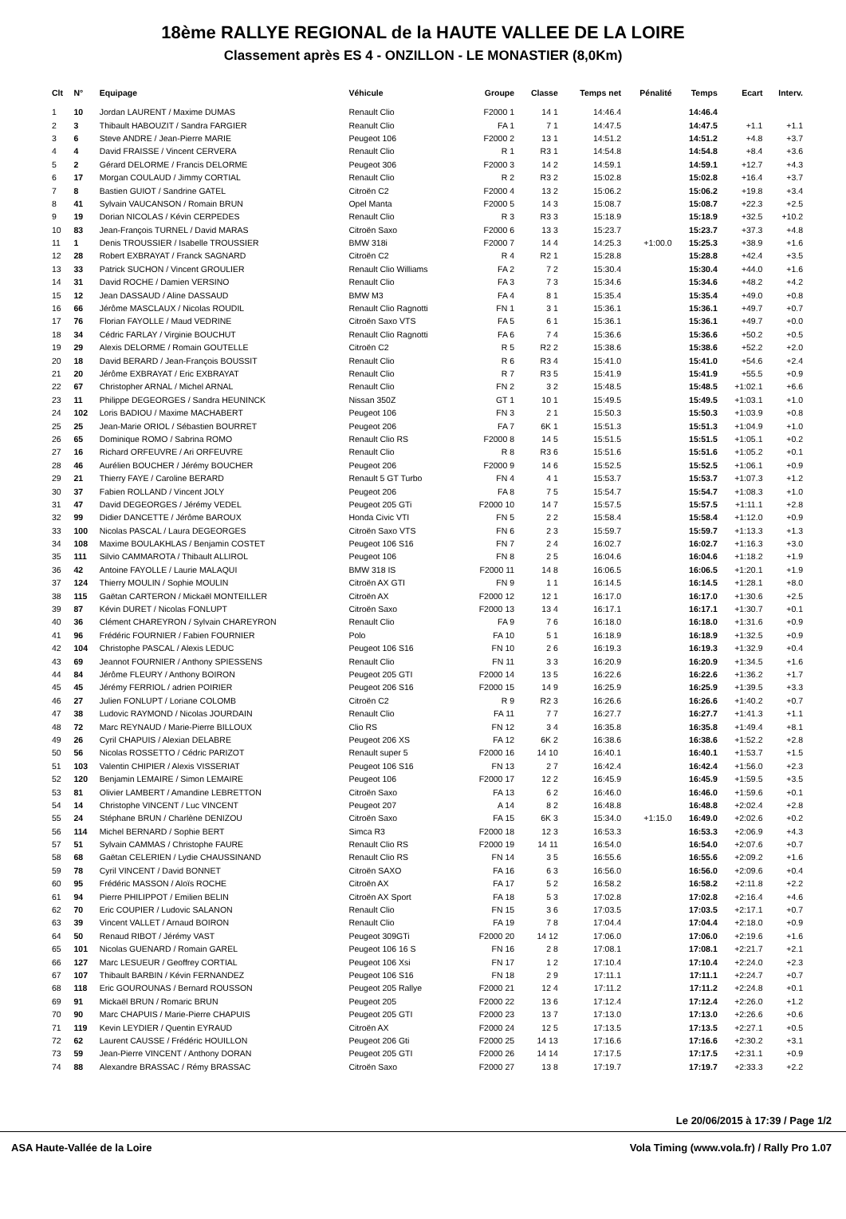18ème RALLYE REGIONAL de la HAUTE VALLEE DE LA LOIRE
Classement après ES 4 - ONZILLON - LE MONASTIER (8,0Km)
| Clt | N° | Equipage | Véhicule | Groupe | Classe | Temps net | Pénalité | Temps | Ecart | Interv. |
| --- | --- | --- | --- | --- | --- | --- | --- | --- | --- | --- |
| 1 | 10 | Jordan LAURENT / Maxime DUMAS | Renault Clio | F2000 1 | 14 1 | 14:46.4 | | 14:46.4 | | |
| 2 | 3 | Thibault HABOUZIT / Sandra FARGIER | Reanult Clio | FA 1 | 7 1 | 14:47.5 | | 14:47.5 | +1.1 | +1.1 |
| 3 | 6 | Steve ANDRE / Jean-Pierre MARIE | Peugeot 106 | F2000 2 | 13 1 | 14:51.2 | | 14:51.2 | +4.8 | +3.7 |
| 4 | 4 | David FRAISSE / Vincent CERVERA | Renault Clio | R 1 | R3 1 | 14:54.8 | | 14:54.8 | +8.4 | +3.6 |
| 5 | 2 | Gérard DELORME / Francis DELORME | Peugeot 306 | F2000 3 | 14 2 | 14:59.1 | | 14:59.1 | +12.7 | +4.3 |
| 6 | 17 | Morgan COULAUD / Jimmy CORTIAL | Renault Clio | R 2 | R3 2 | 15:02.8 | | 15:02.8 | +16.4 | +3.7 |
| 7 | 8 | Bastien GUIOT / Sandrine GATEL | Citroën C2 | F2000 4 | 13 2 | 15:06.2 | | 15:06.2 | +19.8 | +3.4 |
| 8 | 41 | Sylvain VAUCANSON / Romain BRUN | Opel Manta | F2000 5 | 14 3 | 15:08.7 | | 15:08.7 | +22.3 | +2.5 |
| 9 | 19 | Dorian NICOLAS / Kévin CERPEDES | Renault Clio | R 3 | R3 3 | 15:18.9 | | 15:18.9 | +32.5 | +10.2 |
| 10 | 83 | Jean-François TURNEL / David MARAS | Citroën Saxo | F2000 6 | 13 3 | 15:23.7 | | 15:23.7 | +37.3 | +4.8 |
| 11 | 1 | Denis TROUSSIER / Isabelle TROUSSIER | BMW 318i | F2000 7 | 14 4 | 14:25.3 | +1:00.0 | 15:25.3 | +38.9 | +1.6 |
| 12 | 28 | Robert EXBRAYAT / Franck SAGNARD | Citroën C2 | R 4 | R2 1 | 15:28.8 | | 15:28.8 | +42.4 | +3.5 |
| 13 | 33 | Patrick SUCHON / Vincent GROULIER | Renault Clio Williams | FA 2 | 7 2 | 15:30.4 | | 15:30.4 | +44.0 | +1.6 |
| 14 | 31 | David ROCHE / Damien VERSINO | Renault Clio | FA 3 | 7 3 | 15:34.6 | | 15:34.6 | +48.2 | +4.2 |
| 15 | 12 | Jean DASSAUD / Aline DASSAUD | BMW M3 | FA 4 | 8 1 | 15:35.4 | | 15:35.4 | +49.0 | +0.8 |
| 16 | 66 | Jérôme MASCLAUX / Nicolas ROUDIL | Renault Clio Ragnotti | FN 1 | 3 1 | 15:36.1 | | 15:36.1 | +49.7 | +0.7 |
| 17 | 76 | Florian FAYOLLE / Maud VEDRINE | Citroën Saxo VTS | FA 5 | 6 1 | 15:36.1 | | 15:36.1 | +49.7 | +0.0 |
| 18 | 34 | Cédric FARLAY / Virginie BOUCHUT | Renault Clio Ragnotti | FA 6 | 7 4 | 15:36.6 | | 15:36.6 | +50.2 | +0.5 |
| 19 | 29 | Alexis DELORME / Romain GOUTELLE | Citroën C2 | R 5 | R2 2 | 15:38.6 | | 15:38.6 | +52.2 | +2.0 |
| 20 | 18 | David BERARD / Jean-François BOUSSIT | Renault Clio | R 6 | R3 4 | 15:41.0 | | 15:41.0 | +54.6 | +2.4 |
| 21 | 20 | Jérôme EXBRAYAT / Eric EXBRAYAT | Renault Clio | R 7 | R3 5 | 15:41.9 | | 15:41.9 | +55.5 | +0.9 |
| 22 | 67 | Christopher ARNAL / Michel ARNAL | Renault Clio | FN 2 | 3 2 | 15:48.5 | | 15:48.5 | +1:02.1 | +6.6 |
| 23 | 11 | Philippe DEGEORGES / Sandra HEUNINCK | Nissan 350Z | GT 1 | 10 1 | 15:49.5 | | 15:49.5 | +1:03.1 | +1.0 |
| 24 | 102 | Loris BADIOU / Maxime MACHABERT | Peugeot 106 | FN 3 | 2 1 | 15:50.3 | | 15:50.3 | +1:03.9 | +0.8 |
| 25 | 25 | Jean-Marie ORIOL / Sébastien BOURRET | Peugeot 206 | FA 7 | 6K 1 | 15:51.3 | | 15:51.3 | +1:04.9 | +1.0 |
| 26 | 65 | Dominique ROMO / Sabrina ROMO | Renault Clio RS | F2000 8 | 14 5 | 15:51.5 | | 15:51.5 | +1:05.1 | +0.2 |
| 27 | 16 | Richard ORFEUVRE / Ari ORFEUVRE | Renault Clio | R 8 | R3 6 | 15:51.6 | | 15:51.6 | +1:05.2 | +0.1 |
| 28 | 46 | Aurélien BOUCHER / Jérémy BOUCHER | Peugeot 206 | F2000 9 | 14 6 | 15:52.5 | | 15:52.5 | +1:06.1 | +0.9 |
| 29 | 21 | Thierry FAYE / Caroline BERARD | Renault 5 GT Turbo | FN 4 | 4 1 | 15:53.7 | | 15:53.7 | +1:07.3 | +1.2 |
| 30 | 37 | Fabien ROLLAND / Vincent JOLY | Peugeot 206 | FA 8 | 7 5 | 15:54.7 | | 15:54.7 | +1:08.3 | +1.0 |
| 31 | 47 | David DEGEORGES / Jérémy VEDEL | Peugeot 205 GTi | F2000 10 | 14 7 | 15:57.5 | | 15:57.5 | +1:11.1 | +2.8 |
| 32 | 99 | Didier DANCETTE / Jérôme BAROUX | Honda Civic VTI | FN 5 | 2 2 | 15:58.4 | | 15:58.4 | +1:12.0 | +0.9 |
| 33 | 100 | Nicolas PASCAL / Laura DEGEORGES | Citroën Saxo VTS | FN 6 | 2 3 | 15:59.7 | | 15:59.7 | +1:13.3 | +1.3 |
| 34 | 108 | Maxime BOULAKHLAS / Benjamin COSTET | Peugeot 106 S16 | FN 7 | 2 4 | 16:02.7 | | 16:02.7 | +1:16.3 | +3.0 |
| 35 | 111 | Silvio CAMMAROTA / Thibault ALLIROL | Peugeot 106 | FN 8 | 2 5 | 16:04.6 | | 16:04.6 | +1:18.2 | +1.9 |
| 36 | 42 | Antoine FAYOLLE / Laurie MALAQUI | BMW 318 IS | F2000 11 | 14 8 | 16:06.5 | | 16:06.5 | +1:20.1 | +1.9 |
| 37 | 124 | Thierry MOULIN / Sophie MOULIN | Citroën AX GTI | FN 9 | 1 1 | 16:14.5 | | 16:14.5 | +1:28.1 | +8.0 |
| 38 | 115 | Gaëtan CARTERON / Mickaël MONTEILLER | Citroën AX | F2000 12 | 12 1 | 16:17.0 | | 16:17.0 | +1:30.6 | +2.5 |
| 39 | 87 | Kévin DURET / Nicolas FONLUPT | Citroën Saxo | F2000 13 | 13 4 | 16:17.1 | | 16:17.1 | +1:30.7 | +0.1 |
| 40 | 36 | Clément CHAREYRON / Sylvain CHAREYRON | Renault Clio | FA 9 | 7 6 | 16:18.0 | | 16:18.0 | +1:31.6 | +0.9 |
| 41 | 96 | Frédéric FOURNIER / Fabien FOURNIER | Polo | FA 10 | 5 1 | 16:18.9 | | 16:18.9 | +1:32.5 | +0.9 |
| 42 | 104 | Christophe PASCAL / Alexis LEDUC | Peugeot 106 S16 | FN 10 | 2 6 | 16:19.3 | | 16:19.3 | +1:32.9 | +0.4 |
| 43 | 69 | Jeannot FOURNIER / Anthony SPIESSENS | Renault Clio | FN 11 | 3 3 | 16:20.9 | | 16:20.9 | +1:34.5 | +1.6 |
| 44 | 84 | Jérôme FLEURY / Anthony BOIRON | Peugeot 205 GTI | F2000 14 | 13 5 | 16:22.6 | | 16:22.6 | +1:36.2 | +1.7 |
| 45 | 45 | Jérémy FERRIOL / adrien POIRIER | Peugeot 206 S16 | F2000 15 | 14 9 | 16:25.9 | | 16:25.9 | +1:39.5 | +3.3 |
| 46 | 27 | Julien FONLUPT / Loriane COLOMB | Citroën C2 | R 9 | R2 3 | 16:26.6 | | 16:26.6 | +1:40.2 | +0.7 |
| 47 | 38 | Ludovic RAYMOND / Nicolas JOURDAIN | Renault Clio | FA 11 | 7 7 | 16:27.7 | | 16:27.7 | +1:41.3 | +1.1 |
| 48 | 72 | Marc REYNAUD / Marie-Pierre BILLOUX | Clio RS | FN 12 | 3 4 | 16:35.8 | | 16:35.8 | +1:49.4 | +8.1 |
| 49 | 26 | Cyril CHAPUIS / Alexian DELABRE | Peugeot 206 XS | FA 12 | 6K 2 | 16:38.6 | | 16:38.6 | +1:52.2 | +2.8 |
| 50 | 56 | Nicolas ROSSETTO / Cédric PARIZOT | Renault super 5 | F2000 16 | 14 10 | 16:40.1 | | 16:40.1 | +1:53.7 | +1.5 |
| 51 | 103 | Valentin CHIPIER / Alexis VISSERIAT | Peugeot 106 S16 | FN 13 | 2 7 | 16:42.4 | | 16:42.4 | +1:56.0 | +2.3 |
| 52 | 120 | Benjamin LEMAIRE / Simon LEMAIRE | Peugeot 106 | F2000 17 | 12 2 | 16:45.9 | | 16:45.9 | +1:59.5 | +3.5 |
| 53 | 81 | Olivier LAMBERT / Amandine LEBRETTON | Citroën Saxo | FA 13 | 6 2 | 16:46.0 | | 16:46.0 | +1:59.6 | +0.1 |
| 54 | 14 | Christophe VINCENT / Luc VINCENT | Peugeot 207 | A 14 | 8 2 | 16:48.8 | | 16:48.8 | +2:02.4 | +2.8 |
| 55 | 24 | Stéphane BRUN / Charlène DENIZOU | Citroën Saxo | FA 15 | 6K 3 | 15:34.0 | +1:15.0 | 16:49.0 | +2:02.6 | +0.2 |
| 56 | 114 | Michel BERNARD / Sophie BERT | Simca R3 | F2000 18 | 12 3 | 16:53.3 | | 16:53.3 | +2:06.9 | +4.3 |
| 57 | 51 | Sylvain CAMMAS / Christophe FAURE | Renault Clio RS | F2000 19 | 14 11 | 16:54.0 | | 16:54.0 | +2:07.6 | +0.7 |
| 58 | 68 | Gaëtan CELERIEN / Lydie CHAUSSINAND | Renault Clio RS | FN 14 | 3 5 | 16:55.6 | | 16:55.6 | +2:09.2 | +1.6 |
| 59 | 78 | Cyril VINCENT / David BONNET | Citroën SAXO | FA 16 | 6 3 | 16:56.0 | | 16:56.0 | +2:09.6 | +0.4 |
| 60 | 95 | Frédéric MASSON / Aloïs ROCHE | Citroën AX | FA 17 | 5 2 | 16:58.2 | | 16:58.2 | +2:11.8 | +2.2 |
| 61 | 94 | Pierre PHILIPPOT / Emilien BELIN | Citroën AX Sport | FA 18 | 5 3 | 17:02.8 | | 17:02.8 | +2:16.4 | +4.6 |
| 62 | 70 | Eric COUPIER / Ludovic SALANON | Renault Clio | FN 15 | 3 6 | 17:03.5 | | 17:03.5 | +2:17.1 | +0.7 |
| 63 | 39 | Vincent VALLET / Arnaud BOIRON | Renault Clio | FA 19 | 7 8 | 17:04.4 | | 17:04.4 | +2:18.0 | +0.9 |
| 64 | 50 | Renaud RIBOT / Jérémy VAST | Peugeot 309GTi | F2000 20 | 14 12 | 17:06.0 | | 17:06.0 | +2:19.6 | +1.6 |
| 65 | 101 | Nicolas GUENARD / Romain GAREL | Peugeot 106 16 S | FN 16 | 2 8 | 17:08.1 | | 17:08.1 | +2:21.7 | +2.1 |
| 66 | 127 | Marc LESUEUR / Geoffrey CORTIAL | Peugeot 106 Xsi | FN 17 | 1 2 | 17:10.4 | | 17:10.4 | +2:24.0 | +2.3 |
| 67 | 107 | Thibault BARBIN / Kévin FERNANDEZ | Peugeot 106 S16 | FN 18 | 2 9 | 17:11.1 | | 17:11.1 | +2:24.7 | +0.7 |
| 68 | 118 | Eric GOUROUNAS / Bernard ROUSSON | Peugeot 205 Rallye | F2000 21 | 12 4 | 17:11.2 | | 17:11.2 | +2:24.8 | +0.1 |
| 69 | 91 | Mickaël BRUN / Romaric BRUN | Peugeot 205 | F2000 22 | 13 6 | 17:12.4 | | 17:12.4 | +2:26.0 | +1.2 |
| 70 | 90 | Marc CHAPUIS / Marie-Pierre CHAPUIS | Peugeot 205 GTI | F2000 23 | 13 7 | 17:13.0 | | 17:13.0 | +2:26.6 | +0.6 |
| 71 | 119 | Kevin LEYDIER / Quentin EYRAUD | Citroën AX | F2000 24 | 12 5 | 17:13.5 | | 17:13.5 | +2:27.1 | +0.5 |
| 72 | 62 | Laurent CAUSSE / Frédéric HOUILLON | Peugeot 206 Gti | F2000 25 | 14 13 | 17:16.6 | | 17:16.6 | +2:30.2 | +3.1 |
| 73 | 59 | Jean-Pierre VINCENT / Anthony DORAN | Peugeot 205 GTI | F2000 26 | 14 14 | 17:17.5 | | 17:17.5 | +2:31.1 | +0.9 |
| 74 | 88 | Alexandre BRASSAC / Rémy BRASSAC | Citroën Saxo | F2000 27 | 13 8 | 17:19.7 | | 17:19.7 | +2:33.3 | +2.2 |
Le 20/06/2015 à 17:39 / Page 1/2
ASA Haute-Vallée de la Loire Vola Timing (www.vola.fr) / Rally Pro 1.07